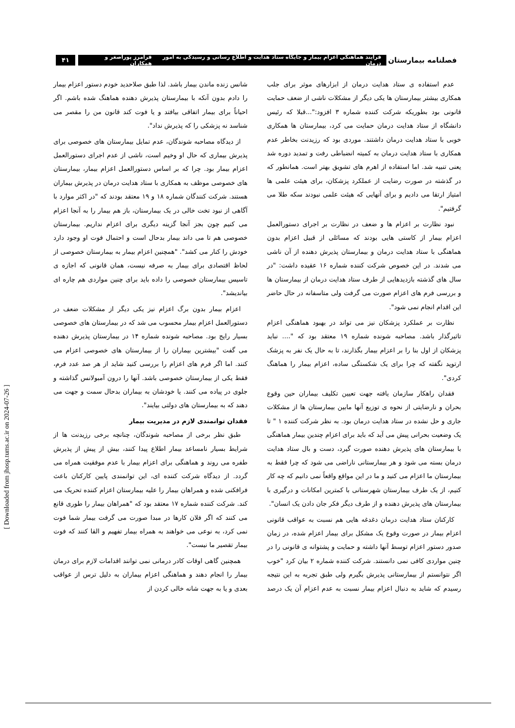فصلنامه بیمارستان
فرآیند هماهنگی اعزام بیمار و جایگاه ستاد هدایت و اطلاع رسانی و رسیدگی به امور درمان فرامرز پوراصغر و همکاران
۴۱
عدم استفاده ی ستاد هدایت درمان از ابزارهای موثر برای جلب همکاری بیشتر بیمارستان ها یکی دیگر از مشکلات ناشی از ضعف حمایت قانونی بود بطوریکه شرکت کننده شماره ۳ افزود:"...قبلا که رئیس دانشگاه از ستاد هدایت درمان حمایت می کرد، بیمارستان ها همکاری خوبی با ستاد هدایت درمان داشتند. موردی بود که رزیدنت بخاطر عدم همکاری با ستاد هدایت درمان به کمیته انضباطی رفت و تمدید دوره شد یعنی تنبیه شد. اما استفاده از اهرم های تشویق بهتر است. همانطور که در گذشته در صورت رضایت از عملکرد پزشکان، برای هیئت علمی ها امتیاز ارتقا می دادیم و برای آنهایی که هیئت علمی نبودند سکه طلا می گرفتیم".
نبود نظارت بر اعزام ها و ضعف در نظارت بر اجرای دستورالعمل اعزام بیمار از کاستی هایی بودند که مسائلی از قبیل اعزام بدون هماهنگی با ستاد هدایت درمان و بیمارستان پذیرش دهنده از آن ناشی می شدند. در این خصوص شرکت کننده شماره ۱۶ عقیده داشت: "در سال های گذشته بازدیدهایی از طرف ستاد هدایت درمان از بیمارستان ها و بررسی فرم های اعزام صورت می گرفت ولی متاسفانه در حال حاضر این اقدام انجام نمی شود".
نظارت بر عملکرد پزشکان نیز می تواند در بهبود هماهنگی اعزام تاثیرگذار باشد. مصاحبه شونده شماره ۱۹ معتقد بود که ".... نباید پزشکان از اول بنا را بر اعزام بیمار بگذارند، تا به حال یک نفر به پزشک ارتوپد نگفته که چرا برای یک شکستگی ساده، اعزام بیمار را هماهنگ کردی".
فقدان راهکار سازمان یافته جهت تعیین تکلیف بیماران حین وقوع بحران و نارضایتی از نحوه ی توزیع آنها مابین بیمارستان ها از مشکلات جاری و حل نشده در ستاد هدایت درمان بود. به نظر شرکت کننده ۱ " تا یک وضعیت بحرانی پیش می آید که باید برای اعزام چندین بیمار هماهنگی با بیمارستان های پذیرش دهنده صورت گیرد، دست و بال ستاد هدایت درمان بسته می شود و هر بیمارستانی ناراضی می شود که چرا فقط به بیمارستان ما اعزام می کنید و ما در این مواقع واقعاً نمی دانیم که چه کار کنیم، از یک طرف بیمارستان شهرستانی با کمترین امکانات و درگیری با بیمارستان های پذیرش دهنده و از طرف دیگر فکر جان دادن یک انسان".
کارکنان ستاد هدایت درمان دغدغه هایی هم نسبت به عواقب قانونی اعزام بیمار در صورت وقوع یک مشکل برای بیمار اعزام شده، در زمان صدور دستور اعزام توسط آنها داشته و حمایت و پشتوانه ی قانونی را در چنین مواردی کافی نمی دانستند. شرکت کننده شماره ۲ بیان کرد "خوب اگر نتوانستم از بیمارستانی پذیرش بگیرم ولی طبق تجربه به این نتیجه رسیدم که شاید به دنبال اعزام بیمار نسبت به عدم اعزام آن یک درصد شانس زنده ماندن بیمار باشد. لذا طبق صلاحدید خودم دستور اعزام بیمار را دادم بدون آنکه با بیمارستان پذیرش دهنده هماهنگ شده باشم. اگر احیاناً برای بیمار اتفاقی بیافتد و یا فوت کند قانون من را مقصر می شناسد نه پزشکی را که پذیرش نداد".
از دیدگاه مصاحبه شوندگان، عدم تمایل بیمارستان های خصوصی برای پذیرش بیماری که حال او وخیم است، ناشی از عدم اجرای دستورالعمل اعزام بیمار بود. چرا که بر اساس دستورالعمل اعزام بیمار، بیمارستان های خصوصی موظف به همکاری با ستاد هدایت درمان در پذیرش بیماران هستند. شرکت کنندگان شماره ۱۸ و ۱۹ معتقد بودند که "در اکثر موارد با آگاهی از نبود تخت خالی در یک بیمارستان، باز هم بیمار را به آنجا اعزام می کنیم چون بجز آنجا گزینه دیگری برای اعزام نداریم. بیمارستان خصوصی هم تا می داند بیمار بدحال است و احتمال فوت او وجود دارد خودش را کنار می کشد". "همچنین اعزام بیمار به بیمارستان خصوصی از لحاظ اقتصادی برای بیمار به صرفه نیست، همان قانونی که اجازه ی تاسیس بیمارستان خصوصی را داده باید برای چنین مواردی هم چاره ای بیاندیشد".
اعزام بیمار بدون برگ اعزام نیز یکی دیگر از مشکلات ضعف در دستورالعمل اعزام بیمار محسوب می شد که در بیمارستان های خصوصی بسیار رایج بود. مصاحبه شونده شماره ۱۴ در بیمارستان پذیرش دهنده می گفت "بیشترین بیماران را از بیمارستان های خصوصی اعزام می کنند. اما اگر فرم های اعزام را بررسی کنید شاید از هر صد عدد فرم، فقط یکی از بیمارستان خصوصی باشد. آنها را درون آمبولانس گذاشته و جلوی در پیاده می کنند. یا خودشان به بیماران بدحال سمت و جهت می دهند که به بیمارستان های دولتی بیایند".
فقدان توانمندی لازم در مدیریت بیمار
طبق نظر برخی از مصاحبه شوندگان، چنانچه برخی رزیدنت ها از شرایط بسیار نامساعد بیمار اطلاع پیدا کنند، بیش از پیش از پذیرش طفره می روند و هماهنگی برای اعزام بیمار با عدم موفقیت همراه می گردد. از دیدگاه شرکت کننده ای، این توانمندی پایین کارکنان باعث فرافکنی شده و همراهان بیمار را علیه بیمارستان اعزام کننده تحریک می کند. شرکت کننده شماره ۱۷ معتقد بود که "همراهان بیمار را طوری قانع می کنند که اگر فلان کارها در مبدا صورت می گرفت بیمار شما فوت نمی کرد، به نوعی می خواهند به همراه بیمار تفهیم و القا کنند که فوت بیمار تقصیر ما نیست".
همچنین گاهی اوقات کادر درمانی نمی توانند اقدامات لازم برای درمان بیمار را انجام دهند و هماهنگی اعزام بیماران به دلیل ترس از عواقب بعدی و یا به جهت شانه خالی کردن از
[ Downloaded from jhosp.tums.ac.ir on 2024-07-26 ]